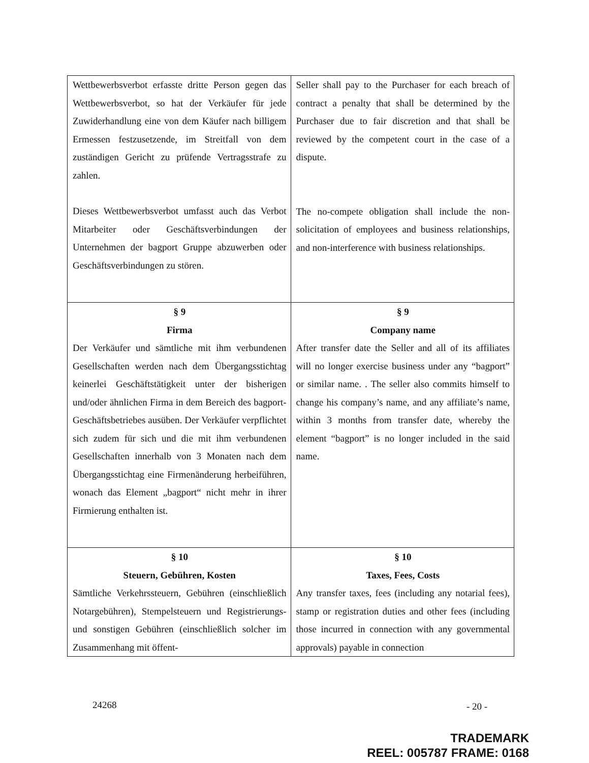| Wettbewerbsverbot erfasste dritte Person gegen das Wettbewerbsverbot, so hat der Verkäufer für jede Zuwiderhandlung eine von dem Käufer nach billigem Ermessen festzusetzende, im Streitfall von dem zuständigen Gericht zu prüfende Vertragsstrafe zu zahlen. Dieses Wettbewerbsverbot umfasst auch das Verbot Mitarbeiter oder Geschäftsverbindungen der Unternehmen der bagport Gruppe abzuwerben oder Geschäftsverbindungen zu stören. | Seller shall pay to the Purchaser for each breach of contract a penalty that shall be determined by the Purchaser due to fair discretion and that shall be reviewed by the competent court in the case of a dispute. The no-compete obligation shall include the non-solicitation of employees and business relationships, and non-interference with business relationships. |
| § 9 Firma Der Verkäufer und sämtliche mit ihm verbundenen Gesellschaften werden nach dem Übergangsstichtag keinerlei Geschäftstätigkeit unter der bisherigen und/oder ähnlichen Firma in dem Bereich des bagport-Geschäftsbetriebes ausüben. Der Verkäufer verpflichtet sich zudem für sich und die mit ihm verbundenen Gesellschaften innerhalb von 3 Monaten nach dem Übergangsstichtag eine Firmenänderung herbeiführen, wonach das Element „bagport“ nicht mehr in ihrer Firmierung enthalten ist. | § 9 Company name After transfer date the Seller and all of its affiliates will no longer exercise business under any “bagport” or similar name. . The seller also commits himself to change his company’s name, and any affiliate’s name, within 3 months from transfer date, whereby the element “bagport” is no longer included in the said name. |
| § 10 Steuern, Gebühren, Kosten Sämtliche Verkehrssteuern, Gebühren (einschließlich Notargebühren), Stempelsteuern und Registrierungs- und sonstigen Gebühren (einschließlich solcher im Zusammenhang mit öffent- | § 10 Taxes, Fees, Costs Any transfer taxes, fees (including any notarial fees), stamp or registration duties and other fees (including those incurred in connection with any governmental approvals) payable in connection |
24268 - 20 -
TRADEMARK
REEL: 005787 FRAME: 0168